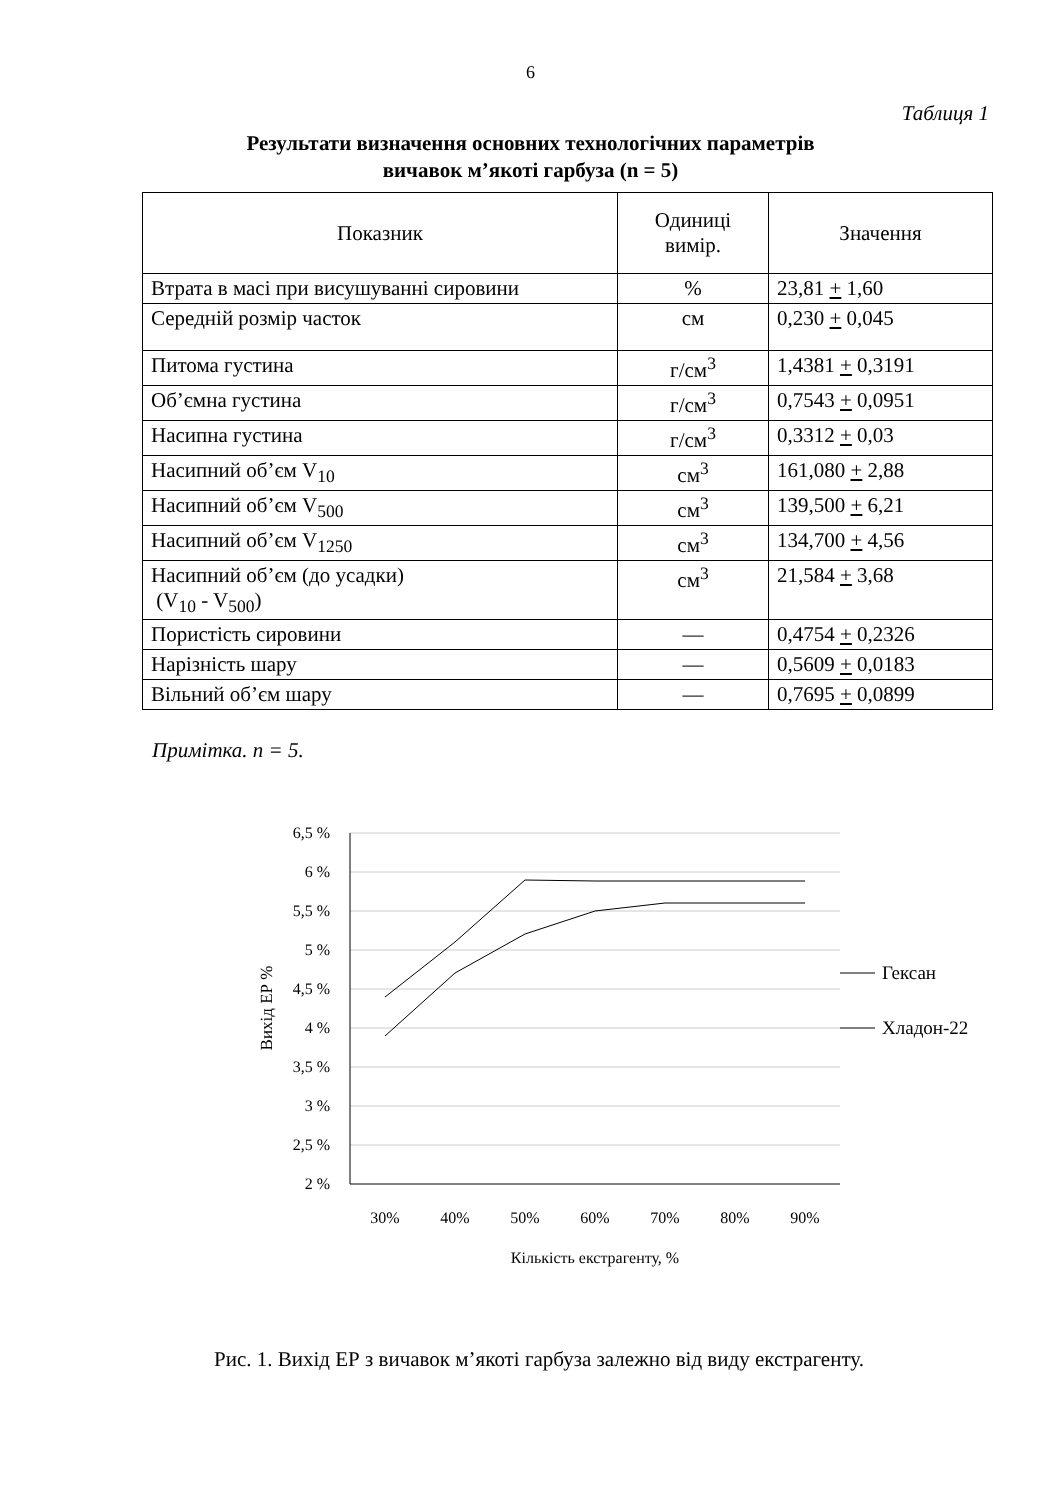6
Таблиця 1
Результати визначення основних технологічних параметрів
вичавок м’якоті гарбуза (n = 5)
| Показник | Одиниці вимір. | Значення |
| --- | --- | --- |
| Втрата в масі при висушуванні сировини | % | 23,81 + 1,60 |
| Середній розмір часток | см | 0,230 + 0,045 |
| Питома густина | г/см<sup>3</sup> | 1,4381 + 0,3191 |
| Об’ємна густина | г/см<sup>3</sup> | 0,7543 + 0,0951 |
| Насипна густина | г/см<sup>3</sup> | 0,3312 + 0,03 |
| Насипний об’єм V<sub>10</sub> | см<sup>3</sup> | 161,080 + 2,88 |
| Насипний об’єм V<sub>500</sub> | см<sup>3</sup> | 139,500 + 6,21 |
| Насипний об’єм V<sub>1250</sub> | см<sup>3</sup> | 134,700 + 4,56 |
| Насипний об’єм (до усадки) (V<sub>10</sub> - V<sub>500</sub>) | см<sup>3</sup> | 21,584 + 3,68 |
| Пористість сировини | — | 0,4754 + 0,2326 |
| Нарізність шару | — | 0,5609 + 0,0183 |
| Вільний об’єм шару | — | 0,7695 + 0,0899 |
Примітка. n = 5.
6,5 %
6 %
5,5 %
5 %
4,5 %
4 %
3,5 %
3 %
2,5 %
2 %
30%
40%
50%
60%
70%
80%
90%
Кількість екстрагенту, %
Вихід ЕР %
Гексан
Хладон-22
Рис. 1. Вихід ЕР з вичавок м’якоті гарбуза залежно від виду екстрагенту.